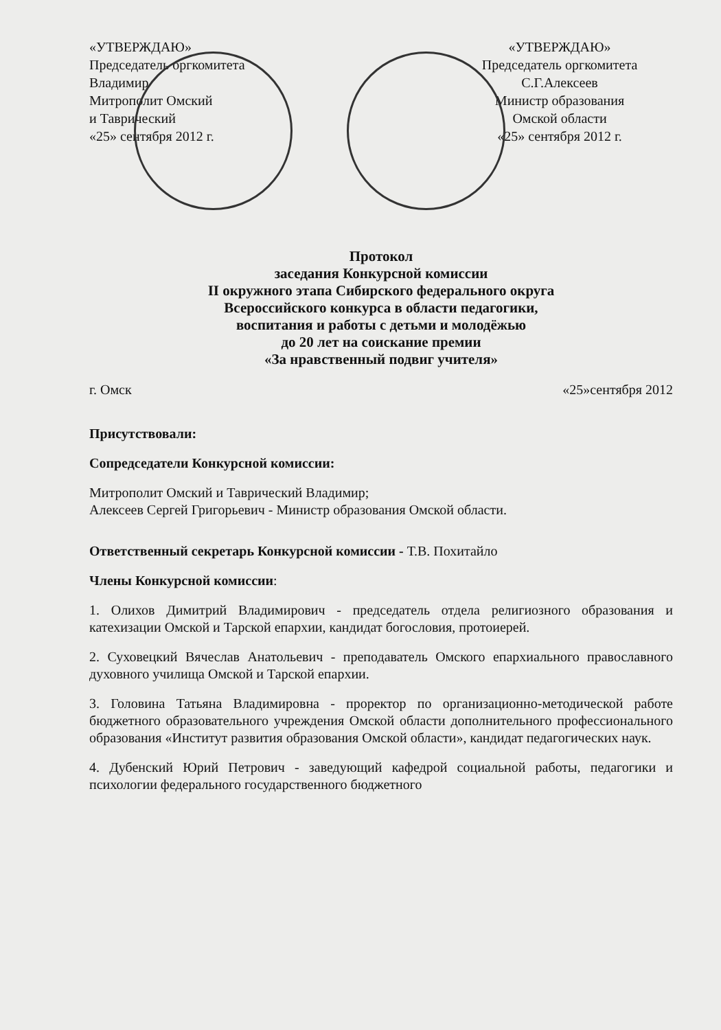«УТВЕРЖДАЮ»
Председатель оргкомитета
Владимир
Митрополит Омский
и Таврический
«25» сентября 2012 г.
«УТВЕРЖДАЮ»
Председатель оргкомитета
С.Г.Алексеев
Министр образования
Омской области
«25» сентября 2012 г.
Протокол
заседания Конкурсной комиссии
II окружного этапа Сибирского федерального округа
Всероссийского конкурса в области педагогики,
воспитания и работы с детьми и молодёжью
до 20 лет на соискание премии
«За нравственный подвиг учителя»
г. Омск «25»сентября 2012
Присутствовали:
Сопредседатели Конкурсной комиссии:
Митрополит Омский и Таврический Владимир;
Алексеев Сергей Григорьевич - Министр образования Омской области.
Ответственный секретарь Конкурсной комиссии - Т.В. Похитайло
Члены Конкурсной комиссии:
1. Олихов Димитрий Владимирович - председатель отдела религиозного образования и катехизации Омской и Тарской епархии, кандидат богословия, протоиерей.
2. Суховецкий Вячеслав Анатольевич - преподаватель Омского епархиального православного духовного училища Омской и Тарской епархии.
3. Головина Татьяна Владимировна - проректор по организационно-методической работе бюджетного образовательного учреждения Омской области дополнительного профессионального образования «Институт развития образования Омской области», кандидат педагогических наук.
4. Дубенский Юрий Петрович - заведующий кафедрой социальной работы, педагогики и психологии федерального государственного бюджетного